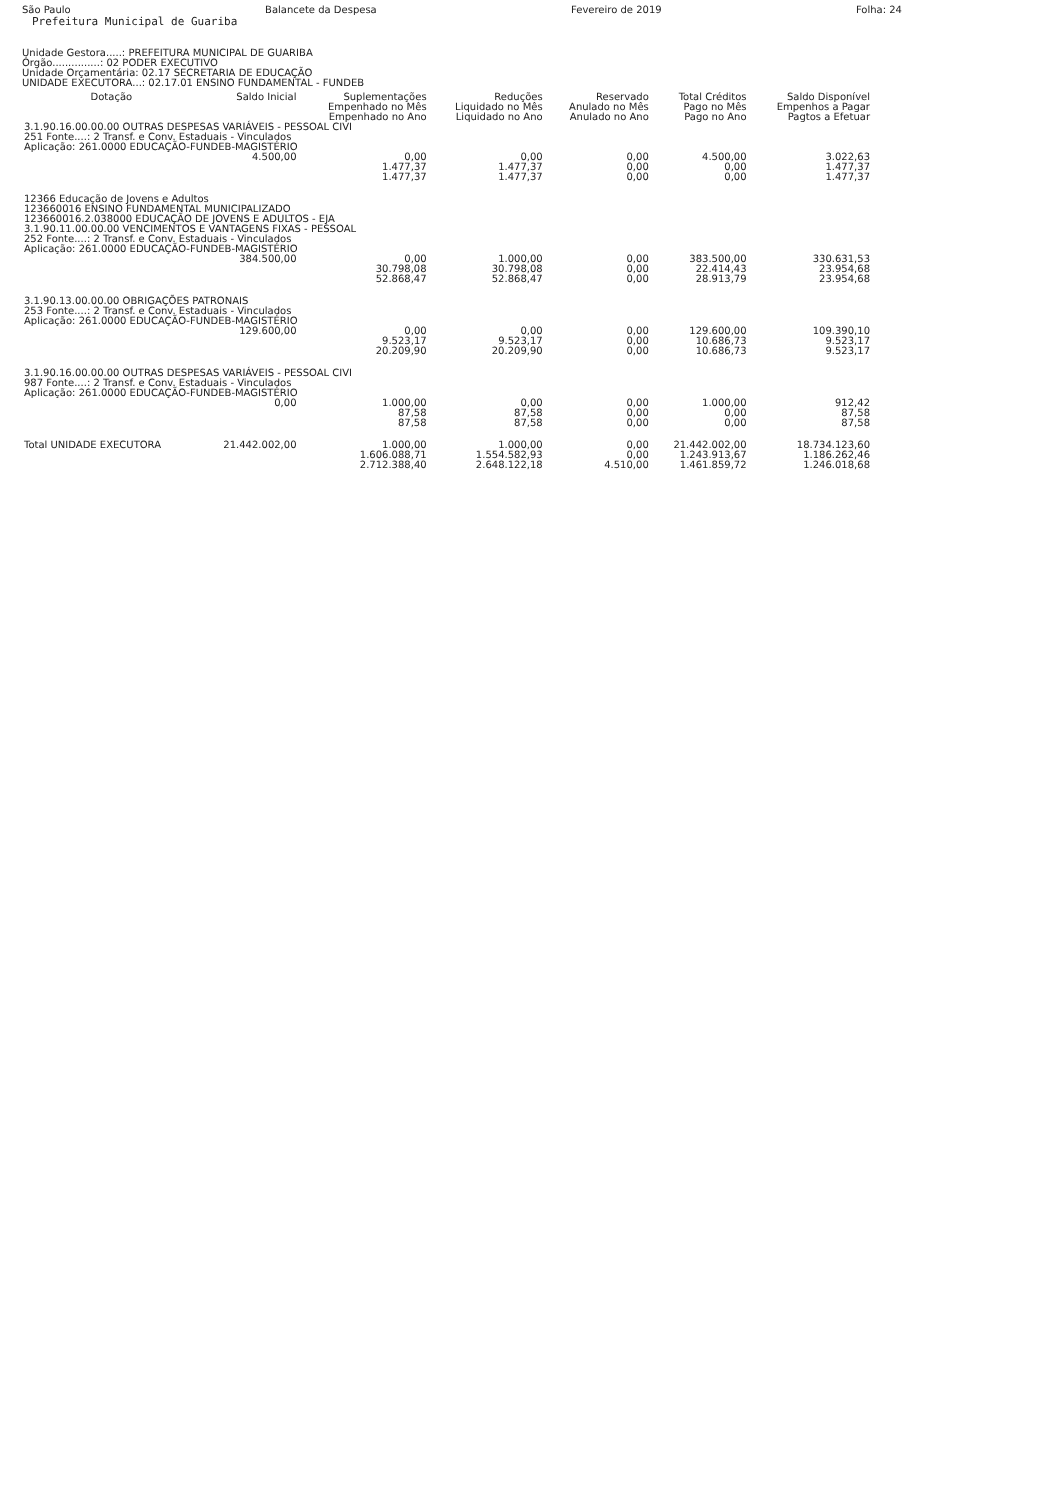São Paulo Balancete da Despesa Fevereiro de 2019 Folha: 24
Prefeitura Municipal de Guariba
Unidade Gestora.....: PREFEITURA MUNICIPAL DE GUARIBA
Órgão...............: 02 PODER EXECUTIVO
Unidade Orçamentária: 02.17 SECRETARIA DE EDUCAÇÃO
UNIDADE EXECUTORA...: 02.17.01 ENSINO FUNDAMENTAL - FUNDEB
| Dotação | Saldo Inicial | Suplementações Empenhado no Mês Empenhado no Ano | Reduções Liquidado no Mês Liquidado no Ano | Reservado Anulado no Mês Anulado no Ano | Total Créditos Pago no Mês Pago no Ano | Saldo Disponível Empenhos a Pagar Pagtos a Efetuar |
| --- | --- | --- | --- | --- | --- | --- |
| 3.1.90.16.00.00.00 OUTRAS DESPESAS VARIÁVEIS - PESSOAL CIVI 251 Fonte....: 2 Transf. e Conv. Estaduais - Vinculados Aplicação: 261.0000 EDUCAÇÃO-FUNDEB-MAGISTÉRIO | | | | | | |
| | 4.500,00 | 0,00 1.477,37 1.477,37 | 0,00 1.477,37 1.477,37 | 0,00 0,00 0,00 | 4.500,00 0,00 0,00 | 3.022,63 1.477,37 1.477,37 |
| 12366 Educação de Jovens e Adultos 123660016 ENSINO FUNDAMENTAL MUNICIPALIZADO 123660016.2.038000 EDUCAÇÃO DE JOVENS E ADULTOS - EJA 3.1.90.11.00.00.00 VENCIMENTOS E VANTAGENS FIXAS - PESSOAL 252 Fonte....: 2 Transf. e Conv. Estaduais - Vinculados Aplicação: 261.0000 EDUCAÇÃO-FUNDEB-MAGISTÉRIO | | | | | | |
| | 384.500,00 | 0,00 30.798,08 52.868,47 | 1.000,00 30.798,08 52.868,47 | 0,00 0,00 0,00 | 383.500,00 22.414,43 28.913,79 | 330.631,53 23.954,68 23.954,68 |
| 3.1.90.13.00.00.00 OBRIGAÇÕES PATRONAIS 253 Fonte....: 2 Transf. e Conv. Estaduais - Vinculados Aplicação: 261.0000 EDUCAÇÃO-FUNDEB-MAGISTÉRIO | | | | | | |
| | 129.600,00 | 0,00 9.523,17 20.209,90 | 0,00 9.523,17 20.209,90 | 0,00 0,00 0,00 | 129.600,00 10.686,73 10.686,73 | 109.390,10 9.523,17 9.523,17 |
| 3.1.90.16.00.00.00 OUTRAS DESPESAS VARIÁVEIS - PESSOAL CIVI 987 Fonte....: 2 Transf. e Conv. Estaduais - Vinculados Aplicação: 261.0000 EDUCAÇÃO-FUNDEB-MAGISTÉRIO | | | | | | |
| | 0,00 | 1.000,00 87,58 87,58 | 0,00 87,58 87,58 | 0,00 0,00 0,00 | 1.000,00 0,00 0,00 | 912,42 87,58 87,58 |
| Total UNIDADE EXECUTORA | 21.442.002,00 | 1.000,00 1.606.088,71 2.712.388,40 | 1.000,00 1.554.582,93 2.648.122,18 | 0,00 0,00 4.510,00 | 21.442.002,00 1.243.913,67 1.461.859,72 | 18.734.123,60 1.186.262,46 1.246.018,68 |